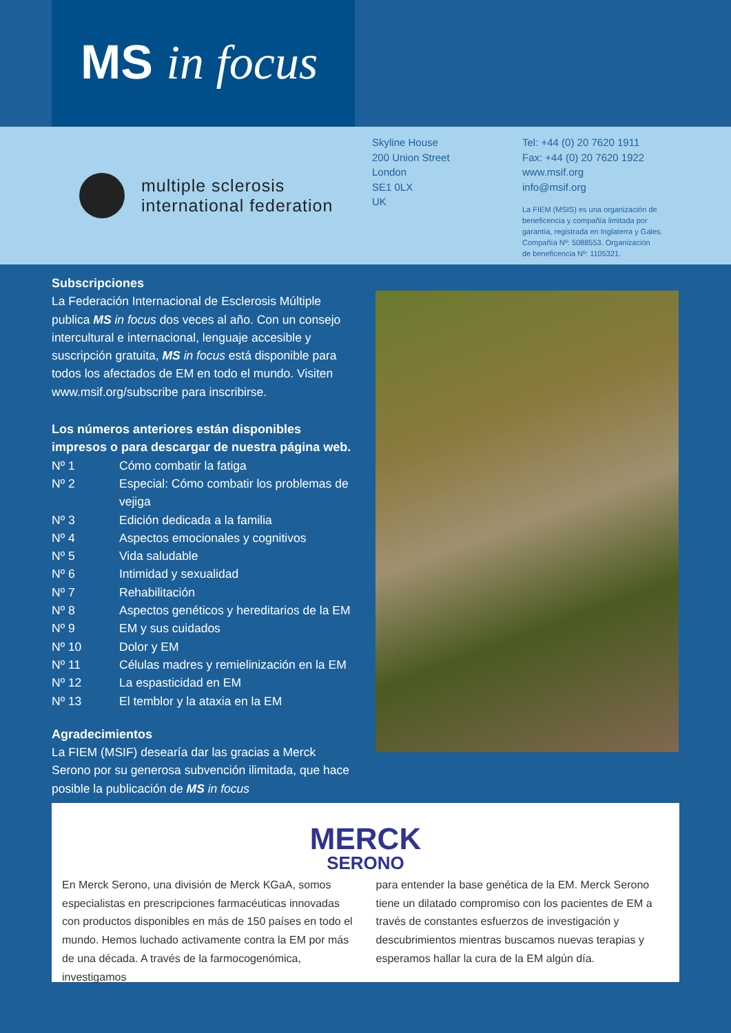MS in focus
multiple sclerosis
international federation
Skyline House
200 Union Street
London
SE1 0LX
UK
Tel: +44 (0) 20 7620 1911
Fax: +44 (0) 20 7620 1922
www.msif.org
info@msif.org
La FIEM (MSIS) es una organización de
beneficencia y compañía limitada por
garantía, registrada en Inglaterra y Gales.
Compañía Nº: 5088553. Organización
de beneficencia Nº: 1105321.
Subscripciones
La Federación Internacional de Esclerosis Múltiple publica MS in focus dos veces al año. Con un consejo intercultural e internacional, lenguaje accesible y suscripción gratuita, MS in focus está disponible para todos los afectados de EM en todo el mundo. Visiten www.msif.org/subscribe para inscribirse.
Los números anteriores están disponibles impresos o para descargar de nuestra página web.
Nº 1 Cómo combatir la fatiga
Nº 2 Especial: Cómo combatir los problemas de vejiga
Nº 3 Edición dedicada a la familia
Nº 4 Aspectos emocionales y cognitivos
Nº 5 Vida saludable
Nº 6 Intimidad y sexualidad
Nº 7 Rehabilitación
Nº 8 Aspectos genéticos y hereditarios de la EM
Nº 9 EM y sus cuidados
Nº 10 Dolor y EM
Nº 11 Células madres y remielinización en la EM
Nº 12 La espasticidad en EM
Nº 13 El temblor y la ataxia en la EM
Agradecimientos
La FIEM (MSIF) desearía dar las gracias a Merck Serono por su generosa subvención ilimitada, que hace posible la publicación de MS in focus
MERCK
SERONO
En Merck Serono, una división de Merck KGaA, somos especialistas en prescripciones farmacéuticas innovadas con productos disponibles en más de 150 países en todo el mundo. Hemos luchado activamente contra la EM por más de una década. A través de la farmocogenómica, investigamos
para entender la base genética de la EM. Merck Serono tiene un dilatado compromiso con los pacientes de EM a través de constantes esfuerzos de investigación y descubrimientos mientras buscamos nuevas terapias y esperamos hallar la cura de la EM algún día.